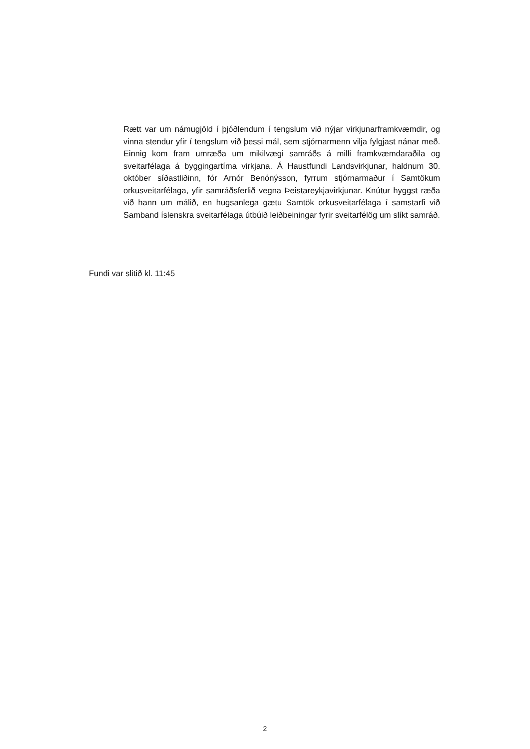Rætt var um námugjöld í þjóðlendum í tengslum við nýjar virkjunarframkvæmdir, og vinna stendur yfir í tengslum við þessi mál, sem stjórnarmenn vilja fylgjast nánar með. Einnig kom fram umræða um mikilvægi samráðs á milli framkvæmdaraðila og sveitarfélaga á byggingartíma virkjana. Á Haustfundi Landsvirkjunar, haldnum 30. október síðastliðinn, fór Arnór Benónýsson, fyrrum stjórnarmaður í Samtökum orkusveitarfélaga, yfir samráðsferlið vegna Þeistareykjavirkjunar. Knútur hyggst ræða við hann um málið, en hugsanlega gætu Samtök orkusveitarfélaga í samstarfi við Samband íslenskra sveitarfélaga útbúið leiðbeiningar fyrir sveitarfélög um slíkt samráð.
Fundi var slitið kl. 11:45
2